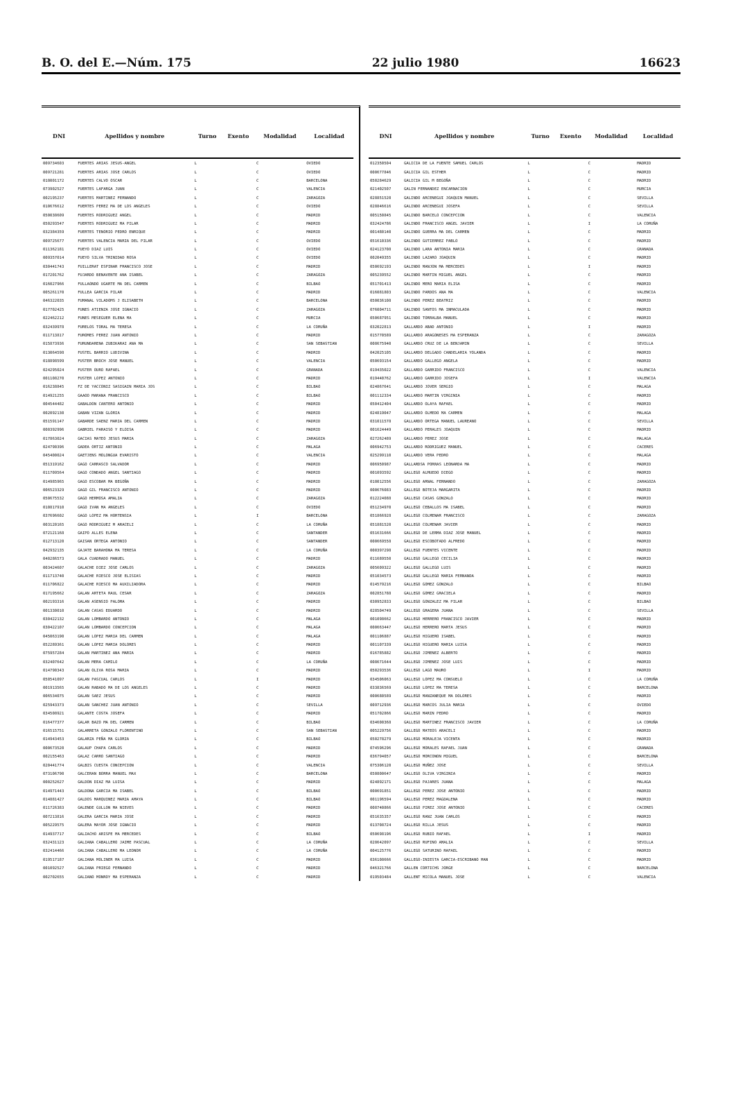B. O. del E.—Núm. 175 22 julio 1980 16623
| DNI | Apellidos y nombre | Turno | Exento | Modalidad | Localidad |
| --- | --- | --- | --- | --- | --- |
| 009734603 | FUERTES ARIAS JESUS-ANGEL | L | | C | OVIEDO |
| 009721281 | FUERTES ARIAS JOSE CARLOS | L | | C | OVIEDO |
| 018001172 | FUERTES CALVO OSCAR | L | | C | BARCELONA |
| 073902527 | FUERTES LAFARGA JUAN | L | | C | VALENCIA |
| 002195237 | FUERTES MARTINEZ FERNANDO | L | | C | ZARAGOZA |
| 010676612 | FUERTES PEREZ MA DE LOS ANGELES | L | | C | OVIEDO |
| 050038609 | FUERTES RODRIGUEZ ANGEL | L | | C | MADRID |
| 050293547 | FUERTES RODRIGUEZ MA PILAR | L | | C | MADRID |
| 032384359 | FUERTES TENORIO PEDRO ENRIQUE | L | | C | MADRID |
| 009725677 | FUERTES VALENCIA MARIA DEL PILAR | L | | C | OVIEDO |
| 011362181 | FUEYO DIAZ LUIS | L | | C | OVIEDO |
| 009357014 | FUEYO SILVA TRINIDAD ROSA | L | | C | OVIEDO |
| 030441743 | FUILLERAT ESPINAR FRANCISCO JOSE | L | | C | MADRID |
| 017201762 | FUJARDO BENAVENTE ANA ISABEL | L | | C | ZARAGOZA |
| 016027966 | FULLAONDO UGARTE MA DEL CARMEN | L | | C | BILBAO |
| 005261170 | FULLEA GARCIA PILAR | L | | C | MADRID |
| 046322035 | FUMANAL VILADOMS J ELISABETH | L | | C | BARCELONA |
| 017702425 | FUNES ATIENZA JOSE IGNACIO | L | | C | ZARAGOZA |
| 022462212 | FUNES MESEGUER ELENA MA | L | | C | MURCIA |
| 032439978 | FURELOS TORAL MA TERESA | L | | C | LA CORUÑA |
| 011713817 | FUROMES PEREZ JUAN ANTONIO | L | | C | MADRID |
| 015873936 | FURUNDARENA ZUBIKARAI ANA MA | L | | C | SAN SEBASTIAN |
| 013064598 | FUSTEL BARRIO LUDIVINA | L | | C | MADRID |
| 018898599 | FUSTER BROCH JOSE MANUEL | L | | C | VALENCIA |
| 024295024 | FUSTER OURO RAFAEL | L | | C | GRANADA |
| 001108270 | FUSTER LOPEZ ANTONIO | L | | C | MADRID |
| 016238845 | FZ DE YACCONIZ SASIGAIN MARIA JOS | L | | C | BILBAO |
| 014921255 | GAAOO MARANA FRANCISCO | L | | C | BILBAO |
| 004544482 | GABALDON CANTERO ANTONIO | L | | C | MADRID |
| 002092130 | GABAN VIZAN GLORIA | L | | C | MADRID |
| 051591147 | GABARDE SAENZ MARIA DEL CARMEN | L | | C | MADRID |
| 000392996 | GABRIEL PARAISO Y ELOISA | L | | C | MADRID |
| 017863024 | GACIAS MATEO JESUS MARIA | L | | C | ZARAGOZA |
| 024790396 | GADEA ORTIZ ANTONIO | L | | C | MALAGA |
| 045400024 | GAETJENS MOLONGUA EVARISTO | L | | C | VALENCIA |
| 051319162 | GAGO CARRASCO SALVADOR | L | | C | MADRID |
| 011709564 | GAGO CONDADO ANGEL SANTIAGO | L | | C | MADRID |
| 014985965 | GAGO ESCOBAR MA BEGOÑA | L | | C | MADRID |
| 006523329 | GAGO GIL FRANCISCO ANTONIO | L | | C | MADRID |
| 050675532 | GAGO HERMOSA AMALIA | L | | C | ZARAGOZA |
| 010817910 | GAGO IVAN MA ANGELES | L | | C | OVIEDO |
| 037696602 | GAGO LOPEZ MA HORTENSIA | L | | I | BARCELONA |
| 003120165 | GAGO RODRIGUEZ M ARACELI | L | | C | LA CORUÑA |
| 072121168 | GAIPO ALLES ELENA | L | | C | SANTANDER |
| 012713120 | GAISAN ORTEGA ANTONIO | L | | C | SANTANDER |
| 042932135 | GAJATE BARAHONA MA TERESA | L | | C | LA CORUÑA |
| 040286573 | GALA CUADRADO MANUEL | L | | C | MADRID |
| 003424607 | GALACHE DIEZ JOSE CARLOS | L | | C | ZARAGOZA |
| 011713740 | GALACHE RIESCO JOSE ELISIAS | L | | C | MADRID |
| 011706822 | GALACHE RIESCO MA AUXILIADORA | L | | C | MADRID |
| 017195662 | GALAN ARTETA RAUL CESAR | L | | C | ZARAGOZA |
| 002193316 | GALAN ASENSIO PALOMA | L | | C | MADRID |
| 001330010 | GALAN CASAS EDUARDO | L | | C | MADRID |
| 030422132 | GALAN LOMBARDO ANTONIO | L | | C | MALAGA |
| 030422107 | GALAN LOMBARDO CONCEPCION | L | | C | MALAGA |
| 045063190 | GALAN LOPEZ MARIA DEL CARMEN | L | | C | MALAGA |
| 052289361 | GALAN LOPEZ MARIA DOLORES | L | | C | MADRID |
| 075957284 | GALAN MARTINEZ ANA MARIA | L | | C | MADRID |
| 032407642 | GALAN MERA CAMILO | L | | C | LA CORUÑA |
| 014790343 | GALAN OLIVA ROSA MARIA | L | | C | MADRID |
| 050541097 | GALAN PASCUAL CARLOS | L | | I | MADRID |
| 001913565 | GALAN RABADO MA DE LOS ANGELES | L | | C | MADRID |
| 006534075 | GALAN SAEZ JESUS | L | | C | MADRID |
| 025943373 | GALAN SANCHEZ JUAN ANTONIO | L | | C | SEVILLA |
| 034508921 | GALANTE COSTA JOSEFA | L | | C | MADRID |
| 016477377 | GALAR BAZO MA DEL CARMEN | L | | C | BILBAO |
| 016515751 | GALARRETA GONZALO FLORENTINO | L | | C | SAN SEBASTIAN |
| 014943453 | GALARZA PEÑA MA GLORIA | L | | C | BILBAO |
| 000673520 | GALAUP CHAPA CARLOS | L | | C | MADRID |
| 002155463 | GALAZ CARRO SANTIAGO | L | | C | MADRID |
| 020441774 | GALBIS CUESTA CONCEPCION | L | | C | VALENCIA |
| 073106790 | GALCERAN BORRA MANUEL MAX | L | | C | BARCELONA |
| 000252627 | GALDON DIAZ MA LUISA | L | | C | MADRID |
| 014971443 | GALDONA GARCIA MA ISABEL | L | | C | BILBAO |
| 014881427 | GALDOS MARQUINEZ MARIA AMAYA | L | | C | BILBAO |
| 011726383 | GALENDE GULLON MA NIEVES | L | | C | MADRID |
| 007213816 | GALERA GARCIA MARIA JOSE | L | | C | MADRID |
| 005229575 | GALERA MAYOR JOSE IGNACIO | L | | C | MADRID |
| 014937717 | GALIACHO ARISPE MA MERCEDES | L | | C | BILBAO |
| 032431123 | GALIANA CABALLERO JAIME PASCUAL | L | | C | LA CORUÑA |
| 032414466 | GALIANA CABALLERO MA LEONOR | L | | C | LA CORUÑA |
| 019517187 | GALIANA MOLINER MA LUISA | L | | C | MADRID |
| 001092527 | GALIANA PRIEGO FERNANDO | L | | C | MADRID |
| 002702655 | GALIANO MONROY MA ESPERANZA | L | | C | MADRID |
| DNI | Apellidos y nombre | Turno | Exento | Modalidad | Localidad |
| --- | --- | --- | --- | --- | --- |
| 012350504 | GALICIA DE LA FUENTE SAMUEL CARLOS | L | | C | MADRID |
| 000677846 | GALICIA GIL ESTHER | L | | C | MADRID |
| 050284629 | GALICIA GIL M BEGOÑA | L | | C | MADRID |
| 021402507 | GALIN FERNANDEZ ENCARNACION | L | | C | MURCIA |
| 028851520 | GALINDO ARCENEGUI JOAQUIN MANUEL | L | | C | SEVILLA |
| 028846616 | GALINDO ARCENEGUI JOSEFA | L | | C | SEVILLA |
| 005150845 | GALINDO BARCELO CONCEPCION | L | | C | VALENCIA |
| 032424786 | GALINDO FRANCISCO ANGEL JAVIER | L | | I | LA CORUÑA |
| 001480140 | GALINDO GUERRA MA DEL CARMEN | L | | C | MADRID |
| 051610336 | GALINDO GUTIERREZ PABLO | L | | C | MADRID |
| 024123708 | GALINDO LARA ANTONIA MARIA | L | | C | GRANADA |
| 002049355 | GALINDO LAZARO JOAQUIN | L | | C | MADRID |
| 050692193 | GALINDO MANJON MA MERCEDES | L | | I | MADRID |
| 005239552 | GALINDO MARTIN MIGUEL ANGEL | L | | C | MADRID |
| 051701413 | GALINDO MERO MARIA ELISA | L | | C | MADRID |
| 016081803 | GALINDO PARDOS ANA MA | L | | C | VALENCIA |
| 050036108 | GALINDO PEREZ BEATRIZ | L | | C | MADRID |
| 076004711 | GALINDO SANTOS MA INMACULADA | L | | C | MADRID |
| 050687951 | GALINDO TORRALBA MANUEL | L | | C | MADRID |
| 032022813 | GALLARDO ABAD ANTONIO | L | | I | MADRID |
| 015770589 | GALLARDO ARAGONESES MA ESPERANZA | L | | C | ZARAGOZA |
| 008675940 | GALLARDO CRUZ DE LA BENJAMIN | L | | C | SEVILLA |
| 042025105 | GALLARDO DELGADO CANDELARIA YOLANDA | L | | C | MADRID |
| 050693154 | GALLARDO GALLEGO ANGELA | L | | C | MADRID |
| 019435022 | GALLARDO GARRIDO FRANCISCO | L | | C | VALENCIA |
| 019440762 | GALLARDO GARRIDO JOSEFA | L | | I | VALENCIA |
| 024867641 | GALLARDO JOVER SERGIO | L | | C | MALAGA |
| 001112334 | GALLARDO MARTIN VIRGINIA | L | | C | MADRID |
| 050412404 | GALLARDO OLAYA RAFAEL | L | | C | MADRID |
| 024819047 | GALLARDO OLMEDO MA CARMEN | L | | C | MALAGA |
| 031011578 | GALLARDO ORTEGA MANUEL LAUREANO | L | | C | SEVILLA |
| 001624449 | GALLARDO PERALES JOAQUIN | L | | C | MADRID |
| 027262489 | GALLARDO PEREZ JOSE | L | | C | MALAGA |
| 006942753 | GALLARDO RODRIGUEZ MANUEL | L | | C | CACERES |
| 025299110 | GALLARDO VERA PEDRO | L | | C | MALAGA |
| 006950987 | GALLARDSA PORRAS LEONARDA MA | L | | C | MADRID |
| 001093592 | GALLEGO ALMUEDO DIEGO | L | | C | MADRID |
| 018012556 | GALLEGO ARNAL FERNANDO | L | | C | ZARAGOZA |
| 000676083 | GALLEGO BOTEJA MARGARITA | L | | C | MADRID |
| 012224088 | GALLEGO CASAS GONZALO | L | | C | MADRID |
| 051234970 | GALLEGO CEBALLOS MA ISABEL | L | | C | MADRID |
| 051866928 | GALLEGO COLMENAR FRANCISCO | L | | C | ZARAGOZA |
| 051881520 | GALLEGO COLMENAR JAVIER | L | | C | MADRID |
| 051631666 | GALLEGO DE LERMA DIAZ JOSE MANUEL | L | | C | MADRID |
| 000669558 | GALLEGO ESCOBOTADO ALFREDO | L | | C | MADRID |
| 000397298 | GALLEGO FUENTES VICENTE | L | | C | MADRID |
| 011689550 | GALLEGO GALLEGO CECILIA | L | | C | MADRID |
| 005609322 | GALLEGO GALLEGO LUIS | L | | C | MADRID |
| 051034573 | GALLEGO GALLEGO MARIA FERNANDA | L | | C | MADRID |
| 014579216 | GALLEGO GOMEZ GONZALO | L | | C | BILBAO |
| 002851788 | GALLEGO GOMEZ GRACIELA | L | | C | MADRID |
| 030952833 | GALLEGO GONZALEZ MA PILAR | L | | C | BILBAO |
| 028504749 | GALLEGO GRAGERA JUANA | L | | C | SEVILLA |
| 001098662 | GALLEGO HERRERO FRANCISCO JAVIER | L | | C | MADRID |
| 000663447 | GALLEGO HERRERO MARTA JESUS | L | | C | MADRID |
| 001106887 | GALLEGO HIGUERO ISABEL | L | | C | MADRID |
| 001107339 | GALLEGO HIGUERO MARIA LUISA | L | | C | MADRID |
| 016785882 | GALLEGO JIMENEZ ALBERTO | L | | C | MADRID |
| 008671644 | GALLEGO JIMENEZ JOSE LUIS | L | | C | MADRID |
| 050293536 | GALLEGO LAGO MAURO | L | | I | MADRID |
| 034506063 | GALLEGO LOPEZ MA CONSUELO | L | | C | LA CORUÑA |
| 033836569 | GALLEGO LOPEZ MA TERESA | L | | C | BARCELONA |
| 000680589 | GALLEGO MANZANEQUE MA DOLORES | L | | C | MADRID |
| 009712936 | GALLEGO MARCOS JULIA MARIA | L | | C | OVIEDO |
| 051702866 | GALLEGO MARIN PEDRO | L | | C | MADRID |
| 034600368 | GALLEGO MARTINEZ FRANCISCO JAVIER | L | | C | LA CORUÑA |
| 005229756 | GALLEGO MATEOS ARACELI | L | | C | MADRID |
| 050278279 | GALLEGO MORALEJA VICENTA | L | | C | MADRID |
| 074596296 | GALLEGO MORALES RAFAEL JUAN | L | | C | GRANADA |
| 036794057 | GALLEGO MORCONON MIGUEL | L | | C | BARCELONA |
| 075306120 | GALLEGO MUÑEZ JOSE | L | | C | SEVILLA |
| 050800647 | GALLEGO OLIVA VIRGINIA | L | | C | MADRID |
| 024892171 | GALLEGO PAJARES JUANA | L | | C | MALAGA |
| 000691851 | GALLEGO PEREZ JOSE ANTONIO | L | | C | MADRID |
| 001196594 | GALLEGO PEREZ MAGDALENA | L | | C | MADRID |
| 008740866 | GALLEGO PIREZ JOSE ANTONIO | L | | C | CACERES |
| 051635357 | GALLEGO RANZ JUAN CARLOS | L | | C | MADRID |
| 013708724 | GALLEGO RILLA JESUS | L | | C | MADRID |
| 050698196 | GALLEGO RUBIO RAFAEL | L | | I | MADRID |
| 028642097 | GALLEGO RUFINO AMALIA | L | | C | SEVILLA |
| 004125776 | GALLEGO SATURINO RAFAEL | L | | C | MADRID |
| 036108666 | GALLEGO-INIESTA GARCIA-ESCRIBANO MAN | L | | C | MADRID |
| 046321766 | GALLEN CORTICHS JORGE | L | | C | BARCELONA |
| 019503484 | GALLENT MICOLA MANUEL JOSE | L | | C | VALENCIA |